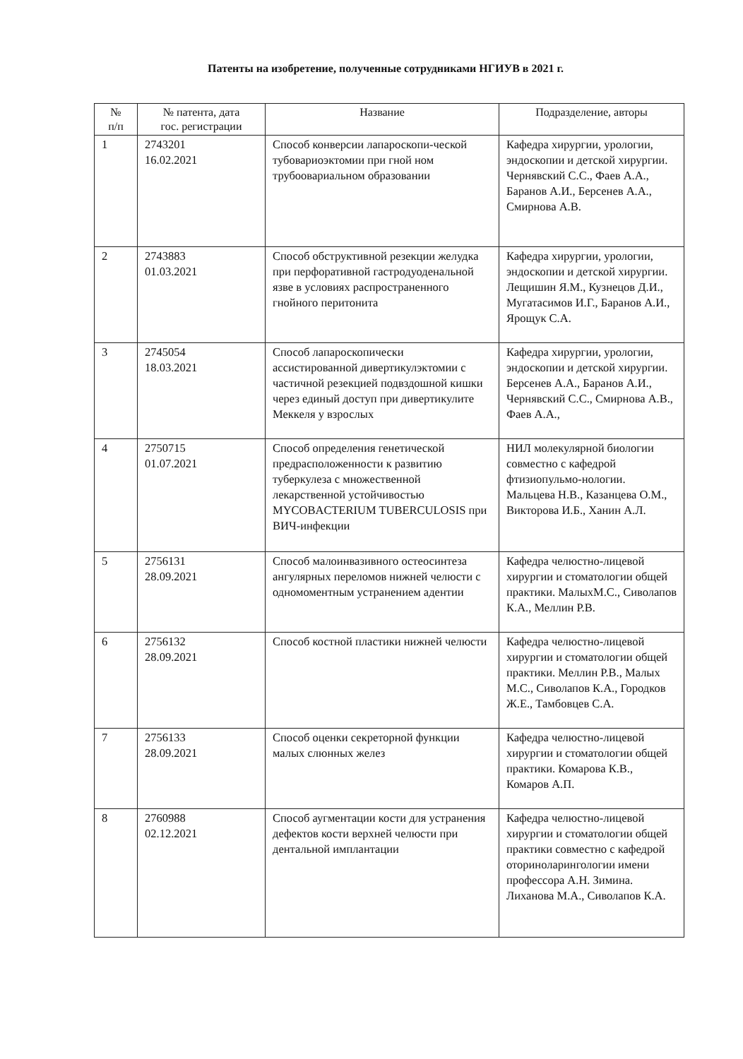Патенты на изобретение, полученные сотрудниками НГИУВ в 2021 г.
| № п/п | № патента, дата гос. регистрации | Название | Подразделение, авторы |
| --- | --- | --- | --- |
| 1 | 2743201 16.02.2021 | Способ конверсии лапароскопи-ческой тубовариоэктомии при гной ном трубоовариальном образовании | Кафедра хирургии, урологии, эндоскопии и детской хирургии. Чернявский С.С., Фаев А.А., Баранов А.И., Берсенев А.А., Смирнова А.В. |
| 2 | 2743883 01.03.2021 | Способ обструктивной резекции желудка при перфоративной гастродуоденальной язве в условиях распространенного гнойного перитонита | Кафедра хирургии, урологии, эндоскопии и детской хирургии. Лещишин Я.М., Кузнецов Д.И., Мугатасимов И.Г., Баранов А.И., Ярощук С.А. |
| 3 | 2745054 18.03.2021 | Способ лапароскопически ассистированной дивертикулэктомии с частичной резекцией подвздошной кишки через единый доступ при дивертикулите Меккеля у взрослых | Кафедра хирургии, урологии, эндоскопии и детской хирургии. Берсенев А.А., Баранов А.И., Чернявский С.С., Смирнова А.В., Фаев А.А., |
| 4 | 2750715 01.07.2021 | Способ определения генетической предрасположенности к развитию туберкулеза с множественной лекарственной устойчивостью MYCOBACTERIUM TUBERCULOSIS при ВИЧ-инфекции | НИЛ молекулярной биологии совместно с кафедрой фтизиопульмо-нологии. Мальцева Н.В., Казанцева О.М., Викторова И.Б., Ханин А.Л. |
| 5 | 2756131 28.09.2021 | Способ малоинвазивного остеосинтеза ангулярных переломов нижней челюсти с одномоментным устранением адентии | Кафедра челюстно-лицевой хирургии и стоматологии общей практики. МалыхМ.С., Сиволапов К.А., Меллин Р.В. |
| 6 | 2756132 28.09.2021 | Способ костной пластики нижней челюсти | Кафедра челюстно-лицевой хирургии и стоматологии общей практики. Меллин Р.В., Малых М.С., Сиволапов К.А., Городков Ж.Е., Тамбовцев С.А. |
| 7 | 2756133 28.09.2021 | Способ оценки секреторной функции малых слюнных желез | Кафедра челюстно-лицевой хирургии и стоматологии общей практики. Комарова К.В., Комаров А.П. |
| 8 | 2760988 02.12.2021 | Способ аугментации кости для устранения дефектов кости верхней челюсти при дентальной имплантации | Кафедра челюстно-лицевой хирургии и стоматологии общей практики совместно с кафедрой оториноларингологии имени профессора А.Н. Зимина. Лиханова М.А., Сиволапов К.А. |